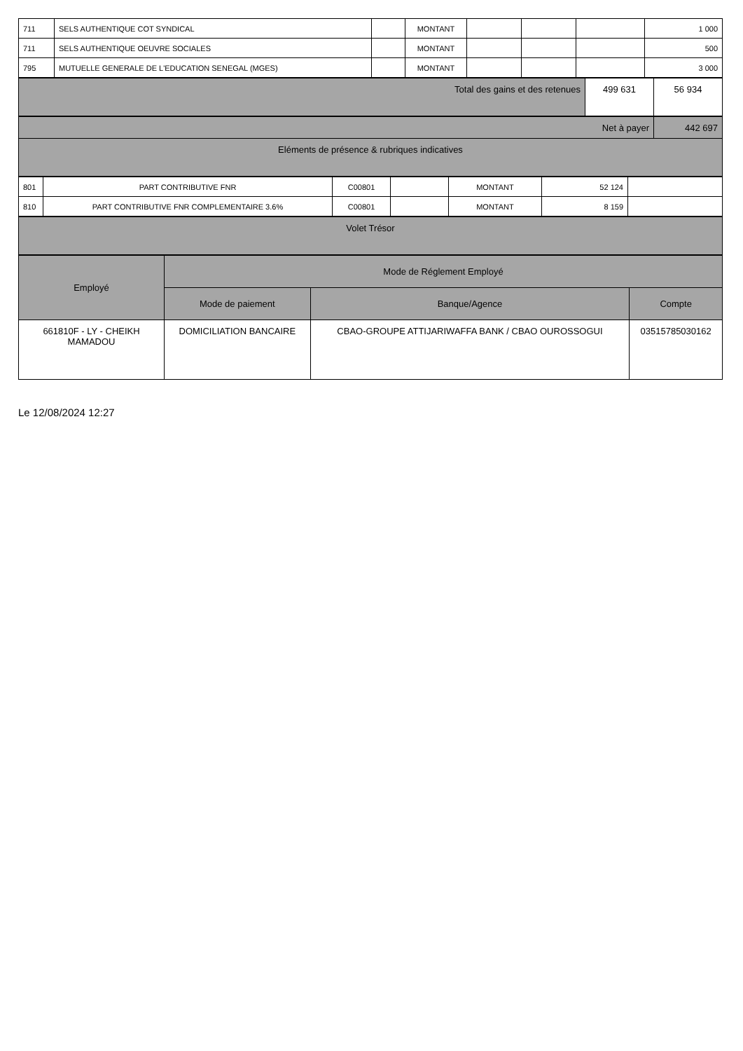| 711 | SELS AUTHENTIQUE COT SYNDICAL | | MONTANT | | | | 1 000 |
| 711 | SELS AUTHENTIQUE OEUVRE SOCIALES | | MONTANT | | | | 500 |
| 795 | MUTUELLE GENERALE DE L'EDUCATION SENEGAL (MGES) | | MONTANT | | | | 3 000 |
| Total des gains et des retenues | 499 631 | 56 934 |
| Net à payer | 442 697 |
| Eléments de présence & rubriques indicatives | |
| 801 | PART CONTRIBUTIVE FNR | C00801 | | MONTANT | 52 124 | |
| 810 | PART CONTRIBUTIVE FNR COMPLEMENTAIRE 3.6% | C00801 | | MONTANT | 8 159 | |
| Volet Trésor |
| Employé | Mode de Réglement Employé | | |
| --- | --- | --- | --- |
| | Mode de paiement | Banque/Agence | Compte |
| 661810F - LY - CHEIKH MAMADOU | DOMICILIATION BANCAIRE | CBAO-GROUPE ATTIJARIWAFFA BANK / CBAO OUROSSOGUI | 03515785030162 |
Le 12/08/2024 12:27